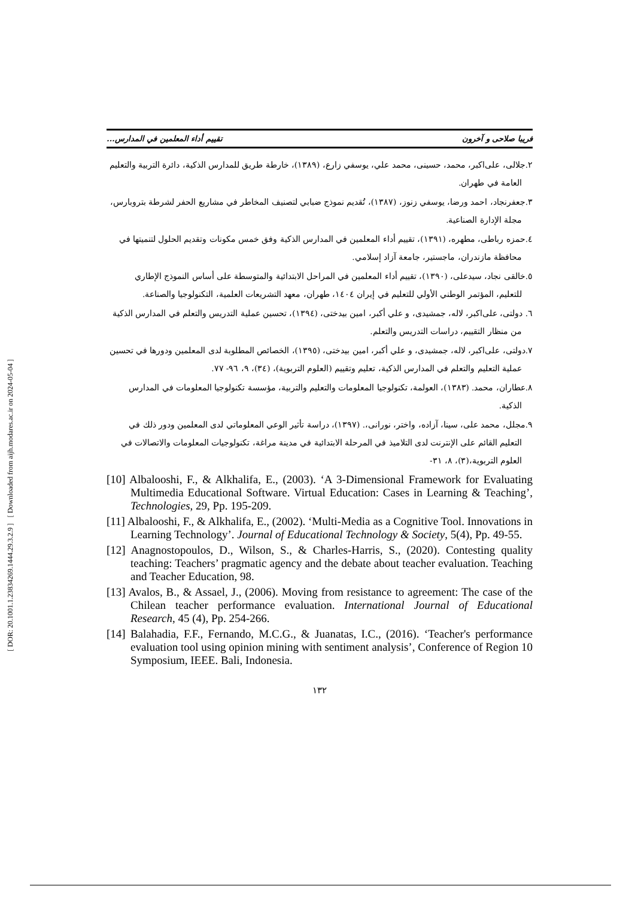[ Downloaded from aijh.modares.ac.ir on 2024-05-04 ]
[ DOR: 20.1001.1.23834269.1444.29.3.2.9 ]
فريبا صلاحی و آخرون تقييم أداء المعلمين في المدارس...
٢.جلالی، علی‌اکبر، محمد، حسینی، محمد علي، یوسفي زارع، (١٣٨٩)، خارطة طريق للمدارس الذكية، دائرة التربية والتعليم العامة في طهران.
٣.جعفرنجاد، احمد ورضا، یوسفي زنوز، (١٣٨٧)، تُقديم نموذج ضبابي لتصنيف المخاطر في مشاريع الحفر لشرطة بتروبارس، مجلة الإدارة الصناعية.
٤.حمزه رباطی، مطهره، (١٣٩١)، تقييم أداء المعلمين في المدارس الذكية وفق خمس مكونات وتقديم الحلول لتنميتها في محافظة مازندران، ماجستير، جامعة آزاد إسلامي.
٥.خالقی نجاد، سیدعلی، (١٣٩٠)، تقييم أداء المعلمين في المراحل الابتدائية والمتوسطة على أساس النموذج الإطاري للتعليم، المؤتمر الوطني الأولي للتعليم في إيران ١٤٠٤، طهران، معهد التشريعات العلمية، التكنولوجيا والصناعة.
٦. دولتی، علی‌اکبر، لاله، جمشیدی، و علي أكبر، امين بيدختی، (١٣٩٤)، تحسين عملية التدريس والتعلم في المدارس الذكية من منظار التقييم، دراسات التدريس والتعلم.
٧.دولتی، علی‌اکبر، لاله، جمشیدی، و علي أكبر، امين بيدختی، (١٣٩٥)، الخصائص المطلوبة لدى المعلمين ودورها في تحسين عملية التعليم والتعلم في المدارس الذكية، تعليم وتقييم (العلوم التربوية)، (٣٤)، ٩، ٩٦- ٧٧.
٨.عطاران، محمد. (١٣٨٣)، العولمة، تكنولوجيا المعلومات والتعليم والتربية، مؤسسة تكنولوجيا المعلومات في المدارس الذكية.
٩.مجلل، محمد علی، سینا، آزاده، واختر، نورانی،. (١٣٩٧)، دراسة تأثير الوعي المعلوماتي لدى المعلمين ودور ذلك في التعليم القائم على الإنترنت لدى التلاميذ في المرحلة الابتدائية في مدينة مراغة، تكنولوجيات المعلومات والاتصالات في العلوم التربوية،(٣)، ٨، ٣١-
[10] Albalooshi, F., & Alkhalifa, E., (2003). ‘A 3-Dimensional Framework for Evaluating Multimedia Educational Software. Virtual Education: Cases in Learning & Teaching’, Technologies, 29, Pp. 195-209.
[11] Albalooshi, F., & Alkhalifa, E., (2002). ‘Multi-Media as a Cognitive Tool. Innovations in Learning Technology’. Journal of Educational Technology & Society, 5(4), Pp. 49-55.
[12] Anagnostopoulos, D., Wilson, S., & Charles-Harris, S., (2020). Contesting quality teaching: Teachers’ pragmatic agency and the debate about teacher evaluation. Teaching and Teacher Education, 98.
[13] Avalos, B., & Assael, J., (2006). Moving from resistance to agreement: The case of the Chilean teacher performance evaluation. International Journal of Educational Research, 45 (4), Pp. 254-266.
[14] Balahadia, F.F., Fernando, M.C.G., & Juanatas, I.C., (2016). ‘Teacher's performance evaluation tool using opinion mining with sentiment analysis’, Conference of Region 10 Symposium, IEEE. Bali, Indonesia.
١٣٢